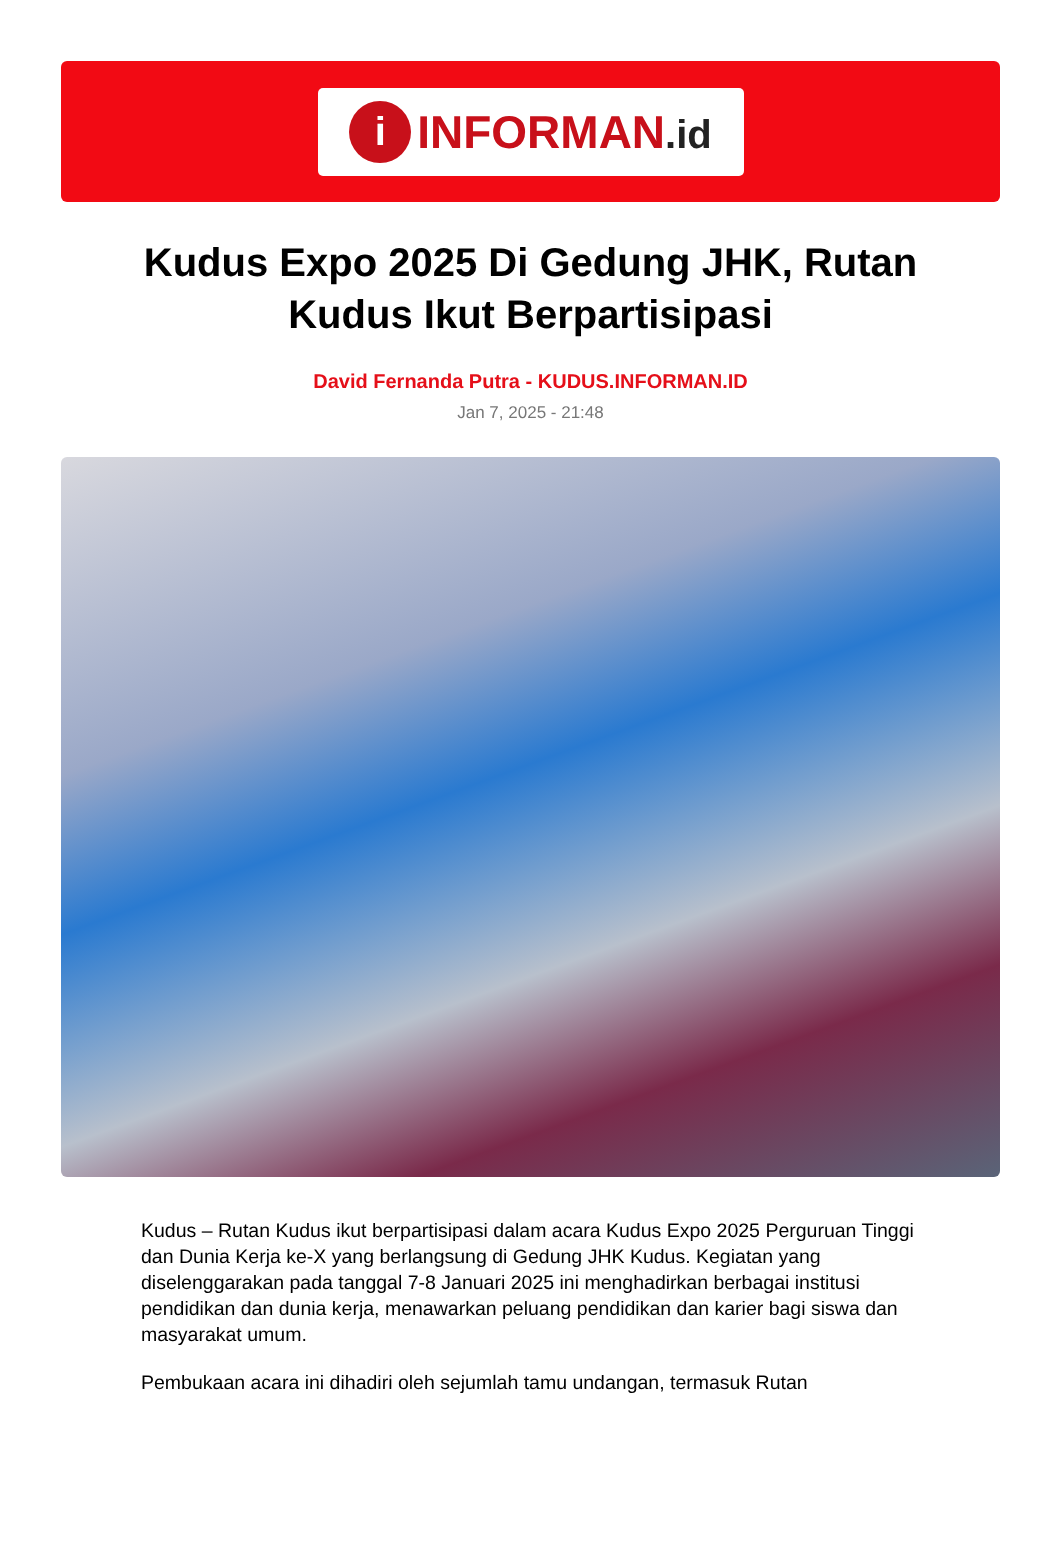i
INFORMAN.id
Kudus Expo 2025 Di Gedung JHK, Rutan Kudus Ikut Berpartisipasi
David Fernanda Putra - KUDUS.INFORMAN.ID
Jan 7, 2025 - 21:48
Kudus – Rutan Kudus ikut berpartisipasi dalam acara Kudus Expo 2025 Perguruan Tinggi dan Dunia Kerja ke-X yang berlangsung di Gedung JHK Kudus. Kegiatan yang diselenggarakan pada tanggal 7-8 Januari 2025 ini menghadirkan berbagai institusi pendidikan dan dunia kerja, menawarkan peluang pendidikan dan karier bagi siswa dan masyarakat umum.
Pembukaan acara ini dihadiri oleh sejumlah tamu undangan, termasuk Rutan